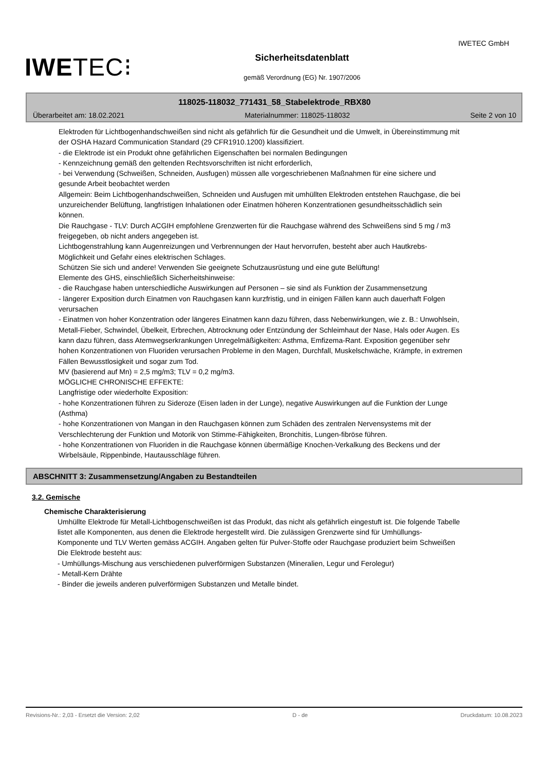IWETEC GmbH
IWETEC⁝
Sicherheitsdatenblatt
gemäß Verordnung (EG) Nr. 1907/2006
118025-118032_771431_58_Stabelektrode_RBX80
Überarbeitet am: 18.02.2021 Materialnummer: 118025-118032 Seite 2 von 10
Elektroden für Lichtbogenhandschweißen sind nicht als gefährlich für die Gesundheit und die Umwelt, in Übereinstimmung mit der OSHA Hazard Communication Standard (29 CFR1910.1200) klassifiziert.
- die Elektrode ist ein Produkt ohne gefährlichen Eigenschaften bei normalen Bedingungen
- Kennzeichnung gemäß den geltenden Rechtsvorschriften ist nicht erforderlich,
- bei Verwendung (Schweißen, Schneiden, Ausfugen) müssen alle vorgeschriebenen Maßnahmen für eine sichere und gesunde Arbeit beobachtet werden
Allgemein: Beim Lichtbogenhandschweißen, Schneiden und Ausfugen mit umhüllten Elektroden entstehen Rauchgase, die bei unzureichender Belüftung, langfristigen Inhalationen oder Einatmen höheren Konzentrationen gesundheitsschädlich sein können.
Die Rauchgase - TLV: Durch ACGIH empfohlene Grenzwerten für die Rauchgase während des Schweißens sind 5 mg / m3 freigegeben, ob nicht anders angegeben ist.
Lichtbogenstrahlung kann Augenreizungen und Verbrennungen der Haut hervorrufen, besteht aber auch Hautkrebs-Möglichkeit und Gefahr eines elektrischen Schlages.
Schützen Sie sich und andere! Verwenden Sie geeignete Schutzausrüstung und eine gute Belüftung!
Elemente des GHS, einschließlich Sicherheitshinweise:
- die Rauchgase haben unterschiedliche Auswirkungen auf Personen – sie sind als Funktion der Zusammensetzung
- längerer Exposition durch Einatmen von Rauchgasen kann kurzfristig, und in einigen Fällen kann auch dauerhaft Folgen verursachen
- Einatmen von hoher Konzentration oder längeres Einatmen kann dazu führen, dass Nebenwirkungen, wie z. B.: Unwohlsein, Metall-Fieber, Schwindel, Übelkeit, Erbrechen, Abtrocknung oder Entzündung der Schleimhaut der Nase, Hals oder Augen. Es kann dazu führen, dass Atemwegserkrankungen Unregelmäßigkeiten: Asthma, Emfizema-Rant. Exposition gegenüber sehr hohen Konzentrationen von Fluoriden verursachen Probleme in den Magen, Durchfall, Muskelschwäche, Krämpfe, in extremen Fällen Bewusstlosigkeit und sogar zum Tod.
MV (basierend auf Mn) = 2,5 mg/m3; TLV = 0,2 mg/m3.
MÖGLICHE CHRONISCHE EFFEKTE:
Langfristige oder wiederholte Exposition:
- hohe Konzentrationen führen zu Sideroze (Eisen laden in der Lunge), negative Auswirkungen auf die Funktion der Lunge (Asthma)
- hohe Konzentrationen von Mangan in den Rauchgasen können zum Schäden des zentralen Nervensystems mit der Verschlechterung der Funktion und Motorik von Stimme-Fähigkeiten, Bronchitis, Lungen-fibröse führen.
- hohe Konzentrationen von Fluoriden in die Rauchgase können übermäßige Knochen-Verkalkung des Beckens und der Wirbelsäule, Rippenbinde, Hautausschläge führen.
ABSCHNITT 3: Zusammensetzung/Angaben zu Bestandteilen
3.2. Gemische
Chemische Charakterisierung
Umhüllte Elektrode für Metall-Lichtbogenschweißen ist das Produkt, das nicht als gefährlich eingestuft ist. Die folgende Tabelle listet alle Komponenten, aus denen die Elektrode hergestellt wird. Die zulässigen Grenzwerte sind für Umhüllungs-Komponente und TLV Werten gemäss ACGIH. Angaben gelten für Pulver-Stoffe oder Rauchgase produziert beim Schweißen
Die Elektrode besteht aus:
- Umhüllungs-Mischung aus verschiedenen pulverförmigen Substanzen (Mineralien, Legur und Ferolegur)
- Metall-Kern Drähte
- Binder die jeweils anderen pulverförmigen Substanzen und Metalle bindet.
Revisions-Nr.: 2,03 - Ersetzt die Version: 2,02 D - de Druckdatum: 10.08.2023